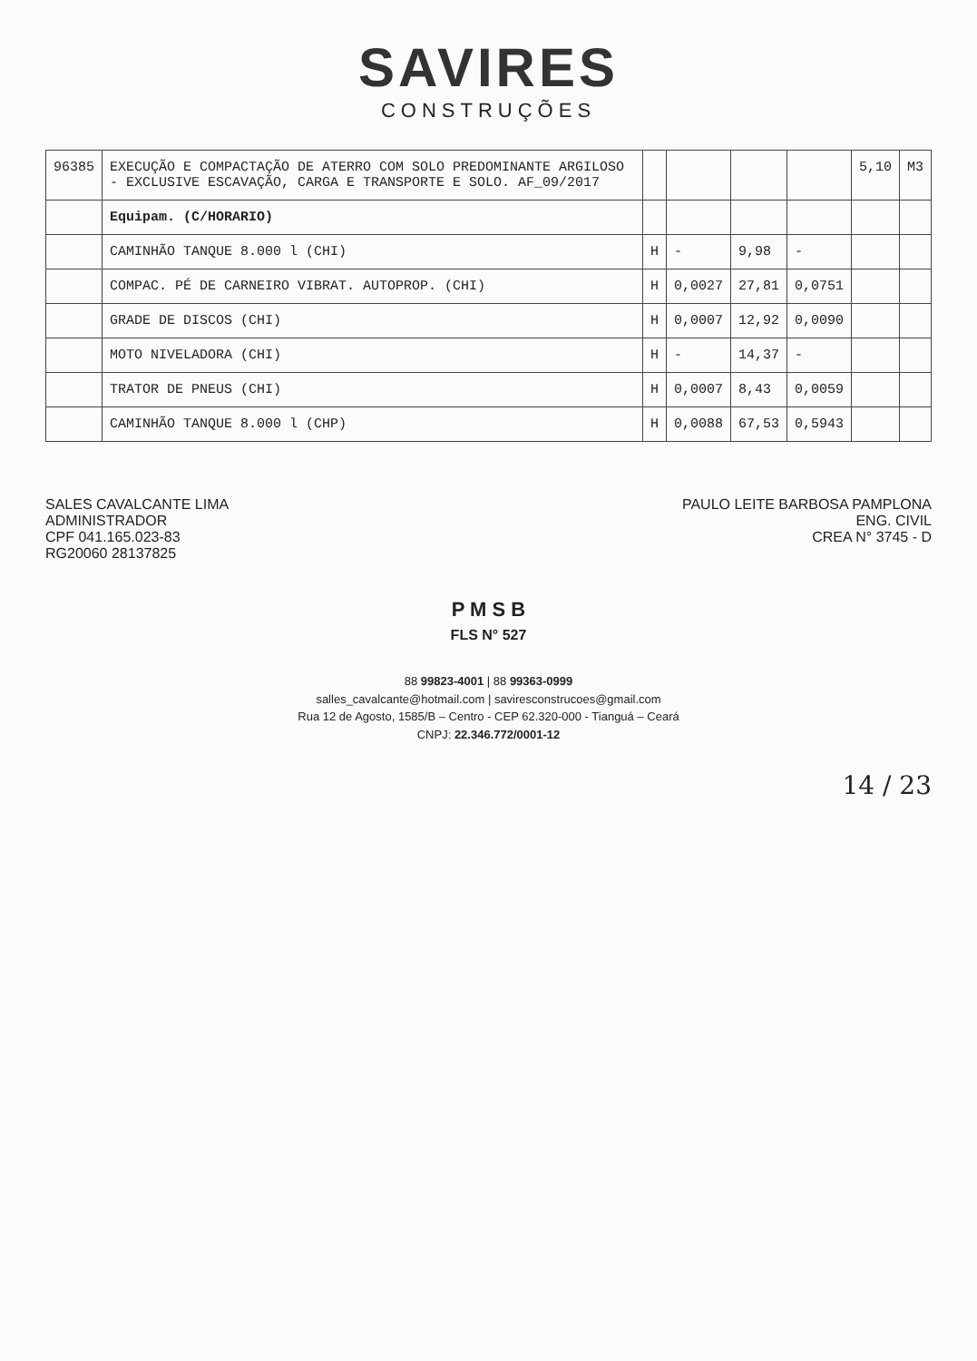SAVIRES
CONSTRUÇÕES
| 96385 | EXECUÇÃO E COMPACTAÇÃO DE ATERRO COM SOLO PREDOMINANTE ARGILOSO - EXCLUSIVE ESCAVAÇÃO, CARGA E TRANSPORTE E SOLO. AF_09/2017 | | | | | 5,10 | M3 |
| | Equipam. (C/HORARIO) | | | | | | |
| | CAMINHÃO TANQUE 8.000 l (CHI) | H | - | 9,98 | - | | |
| | COMPAC. PÉ DE CARNEIRO VIBRAT. AUTOPROP. (CHI) | H | 0,0027 | 27,81 | 0,0751 | | |
| | GRADE DE DISCOS (CHI) | H | 0,0007 | 12,92 | 0,0090 | | |
| | MOTO NIVELADORA (CHI) | H | - | 14,37 | - | | |
| | TRATOR DE PNEUS (CHI) | H | 0,0007 | 8,43 | 0,0059 | | |
| | CAMINHÃO TANQUE 8.000 l (CHP) | H | 0,0088 | 67,53 | 0,5943 | | |
SALES CAVALCANTE LIMA
ADMINISTRADOR
CPF 041.165.023-83
RG20060 28137825
PAULO LEITE BARBOSA PAMPLONA
ENG. CIVIL
CREA N° 3745 - D
P M S B
FLS N° 527
88 99823-4001 | 88 99363-0999
salles_cavalcante@hotmail.com | saviresconstrucoes@gmail.com
Rua 12 de Agosto, 1585/B – Centro - CEP 62.320-000 - Tianguá – Ceará
CNPJ: 22.346.772/0001-12
14 / 23